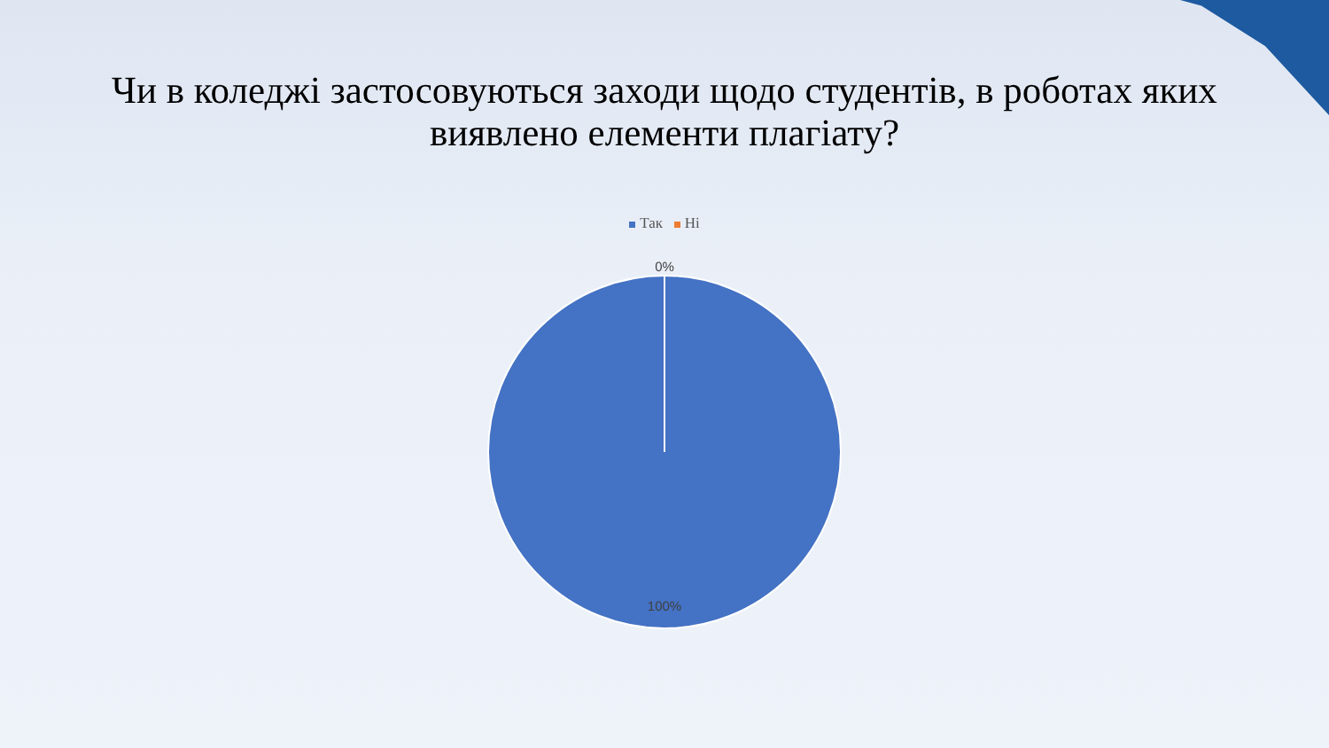Чи в коледжі застосовуються заходи щодо студентів, в роботах яких виявлено елементи плагіату?
Так Ні
0%
100%